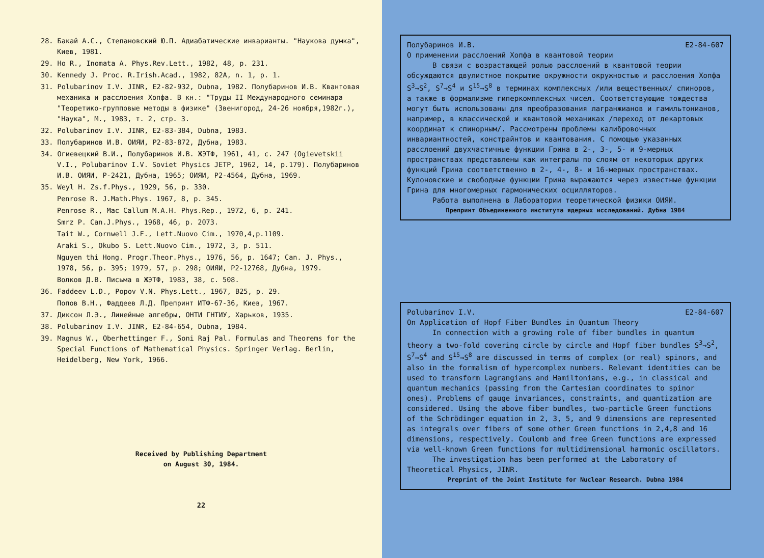28. Бакай А.С., Степановский Ю.П. Адиабатические инварианты. "Наукова думка", Киев, 1981.
29. Ho R., Inomata A. Phys.Rev.Lett., 1982, 48, p. 231.
30. Kennedy J. Proc. R.Irish.Acad., 1982, 82A, n. 1, p. 1.
31. Polubarinov I.V. JINR, E2-82-932, Dubna, 1982. Полубаринов И.В. Квантовая механика и расслоения Хопфа. В кн.: "Труды II Международного семинара "Теоретико-групповые методы в физике" (Звенигород, 24-26 ноября,1982г.), "Наука", М., 1983, т. 2, стр. 3.
32. Polubarinov I.V. JINR, E2-83-384, Dubna, 1983.
33. Полубаринов И.В. ОИЯИ, P2-83-872, Дубна, 1983.
34. Огиевецкий В.И., Полубаринов И.В. ЖЭТФ, 1961, 41, с. 247 (Ogievetskii V.I., Polubarinov I.V. Soviet Physics JETP, 1962, 14, p.179). Полубаринов И.В. ОИЯИ, P-2421, Дубна, 1965; ОИЯИ, P2-4564, Дубна, 1969.
35. Weyl H. Zs.f.Phys., 1929, 56, p. 330.
Penrose R. J.Math.Phys. 1967, 8, p. 345.
Penrose R., Mac Callum M.A.H. Phys.Rep., 1972, 6, p. 241.
Smrz P. Can.J.Phys., 1968, 46, p. 2073.
Tait W., Cornwell J.F., Lett.Nuovo Cim., 1970,4,p.1109.
Araki S., Okubo S. Lett.Nuovo Cim., 1972, 3, p. 511.
Nguyen thi Hong. Progr.Theor.Phys., 1976, 56, p. 1647; Can. J. Phys., 1978, 56, p. 395; 1979, 57, p. 298; ОИЯИ, P2-12768, Дубна, 1979.
Волков Д.В. Письма в ЖЭТФ, 1983, 38, с. 508.
36. Faddeev L.D., Popov V.N. Phys.Lett., 1967, B25, p. 29.
Попов В.Н., Фаддеев Л.Д. Препринт ИТФ-67-36, Киев, 1967.
37. Диксон Л.Э., Линейные алгебры, ОНТИ ГНТИУ, Харьков, 1935.
38. Polubarinov I.V. JINR, E2-84-654, Dubna, 1984.
39. Magnus W., Oberhettinger F., Soni Raj Pal. Formulas and Theorems for the Special Functions of Mathematical Physics. Springer Verlag. Berlin, Heidelberg, New York, 1966.
Received by Publishing Department
on August 30, 1984.
22
Полубаринов И.В. E2-84-607
О применении расслоений Хопфа в квантовой теории
В связи с возрастающей ролью расслоений в квантовой теории обсуждаются двулистное покрытие окружности окружностью и расслоения Хопфа S<sup>3</sup>→S<sup>2</sup>, S<sup>7</sup>→S<sup>4</sup> и S<sup>15</sup>→S<sup>8</sup> в терминах комплексных /или вещественных/ спиноров, а также в формализме гиперкомплексных чисел. Соответствующие тождества могут быть использованы для преобразования лагранжианов и гамильтонианов, например, в классической и квантовой механиках /переход от декартовых координат к спинорным/. Рассмотрены проблемы калибровочных инвариантностей, констрайнтов и квантования. С помощью указанных расслоений двухчастичные функции Грина в 2-, 3-, 5- и 9-мерных пространствах представлены как интегралы по слоям от некоторых других функций Грина соответственно в 2-, 4-, 8- и 16-мерных пространствах. Кулоновские и свободные функции Грина выражаются через известные функции Грина для многомерных гармонических осцилляторов.
Работа выполнена в Лаборатории теоретической физики ОИЯИ.
Препринт Объединенного института ядерных исследований. Дубна 1984
Polubarinov I.V. E2-84-607
On Application of Hopf Fiber Bundles in Quantum Theory
In connection with a growing role of fiber bundles in quantum theory a two-fold covering circle by circle and Hopf fiber bundles S<sup>3</sup>→S<sup>2</sup>, S<sup>7</sup>→S<sup>4</sup> and S<sup>15</sup>→S<sup>8</sup> are discussed in terms of complex (or real) spinors, and also in the formalism of hypercomplex numbers. Relevant identities can be used to transform Lagrangians and Hamiltonians, e.g., in classical and quantum mechanics (passing from the Cartesian coordinates to spinor ones). Problems of gauge invariances, constraints, and quantization are considered. Using the above fiber bundles, two-particle Green functions of the Schrödinger equation in 2, 3, 5, and 9 dimensions are represented as integrals over fibers of some other Green functions in 2,4,8 and 16 dimensions, respectively. Coulomb and free Green functions are expressed via well-known Green functions for multidimensional harmonic oscillators.
The investigation has been performed at the Laboratory of Theoretical Physics, JINR.
Preprint of the Joint Institute for Nuclear Research. Dubna 1984